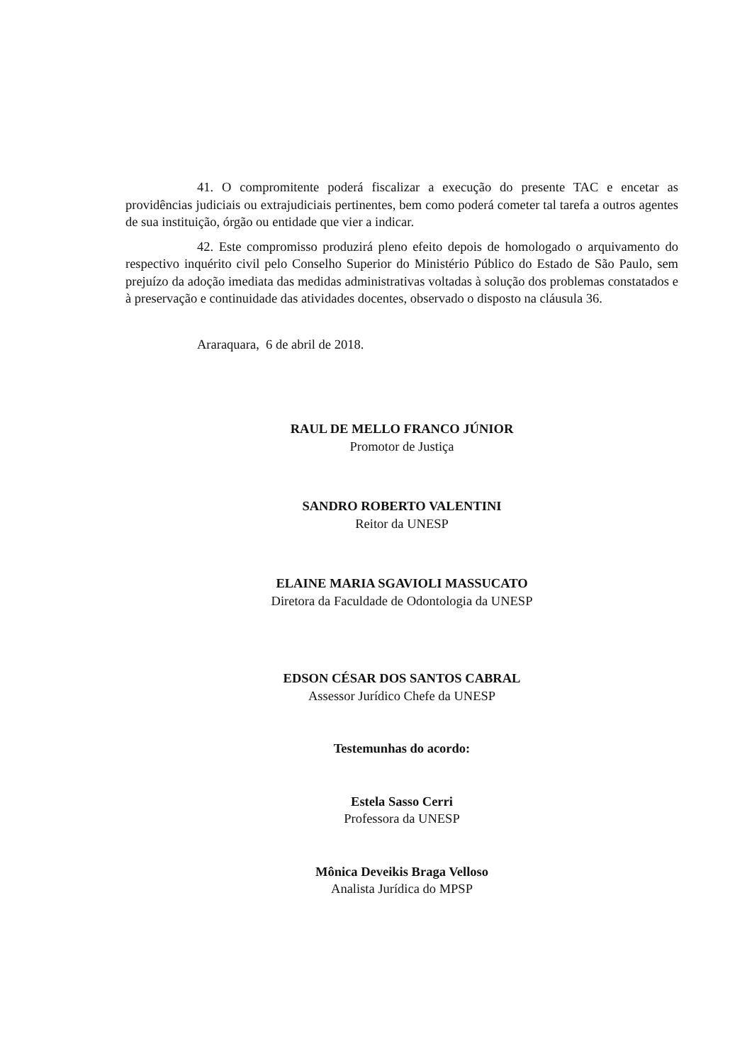41. O compromitente poderá fiscalizar a execução do presente TAC e encetar as providências judiciais ou extrajudiciais pertinentes, bem como poderá cometer tal tarefa a outros agentes de sua instituição, órgão ou entidade que vier a indicar.
42. Este compromisso produzirá pleno efeito depois de homologado o arquivamento do respectivo inquérito civil pelo Conselho Superior do Ministério Público do Estado de São Paulo, sem prejuízo da adoção imediata das medidas administrativas voltadas à solução dos problemas constatados e à preservação e continuidade das atividades docentes, observado o disposto na cláusula 36.
Araraquara, 6 de abril de 2018.
RAUL DE MELLO FRANCO JÚNIOR
Promotor de Justiça
SANDRO ROBERTO VALENTINI
Reitor da UNESP
ELAINE MARIA SGAVIOLI MASSUCATO
Diretora da Faculdade de Odontologia da UNESP
EDSON CÉSAR DOS SANTOS CABRAL
Assessor Jurídico Chefe da UNESP
Testemunhas do acordo:
Estela Sasso Cerri
Professora da UNESP
Mônica Deveikis Braga Velloso
Analista Jurídica do MPSP